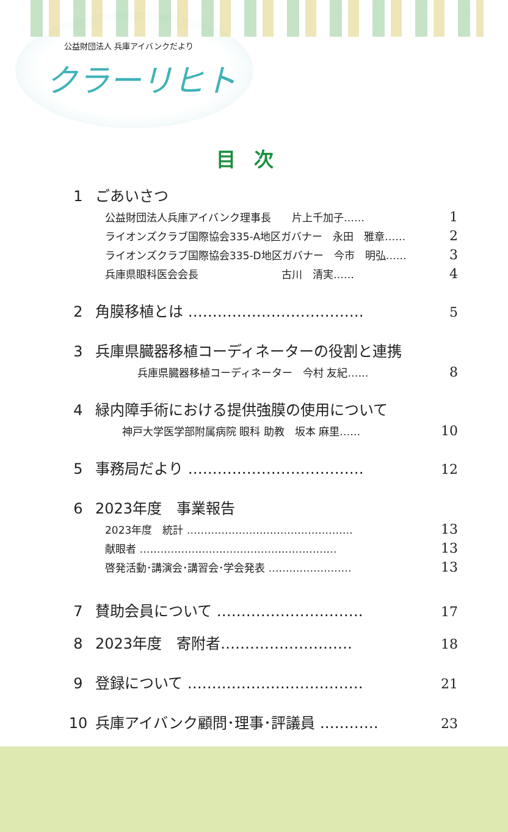公益財団法人 兵庫アイバンクだより
クラーリヒト
目次
1 ごあいさつ
公益財団法人兵庫アイバンク理事長　　片上千加子…… 1
ライオンズクラブ国際協会335-A地区ガバナー　永田　雅章…… 2
ライオンズクラブ国際協会335-D地区ガバナー　今市　明弘…… 3
兵庫県眼科医会会長　　　　　　　　古川　清実…… 4
2 角膜移植とは ……………………………… 5
3 兵庫県臓器移植コーディネーターの役割と連携
兵庫県臓器移植コーディネーター　今村 友紀…… 8
4 緑内障手術における提供強膜の使用について
神戸大学医学部附属病院 眼科 助教　坂本 麻里…… 10
5 事務局だより ……………………………… 12
6 2023年度　事業報告
2023年度　統計 ………………………………………… 13
献眼者 ………………………………………………… 13
啓発活動･講演会･講習会･学会発表 …………………… 13
7 賛助会員について ………………………… 17
8 2023年度　寄附者……………………… 18
9 登録について ……………………………… 21
10 兵庫アイバンク顧問･理事･評議員 ………… 23